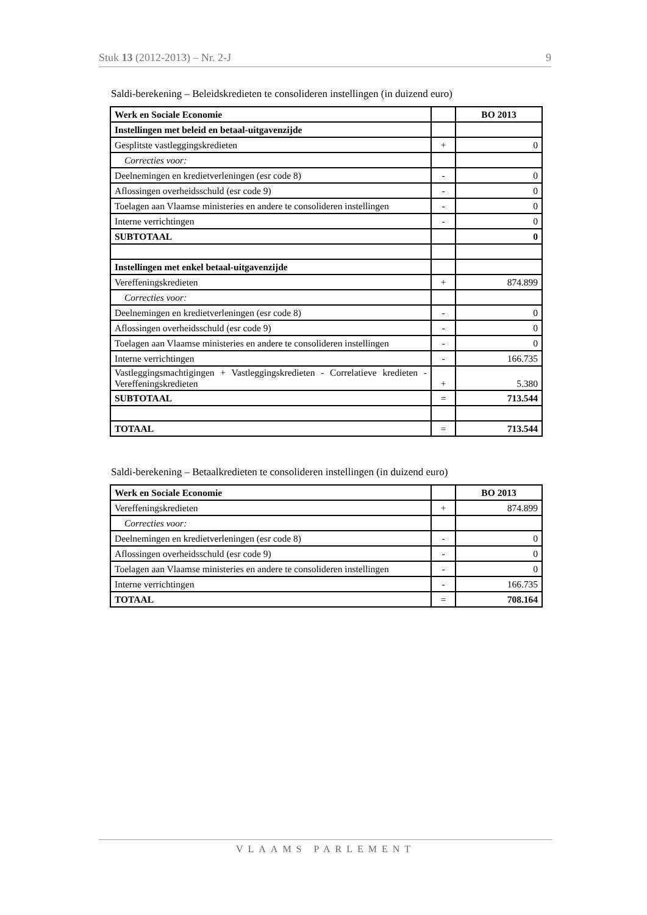Stuk 13 (2012-2013) – Nr. 2-J 9
Saldi-berekening – Beleidskredieten te consolideren instellingen (in duizend euro)
| Werk en Sociale Economie | | BO 2013 |
| --- | --- | --- |
| Instellingen met beleid en betaal-uitgavenzijde | | |
| Gesplitste vastleggingskredieten | + | 0 |
| Correcties voor: | | |
| Deelnemingen en kredietverleningen (esr code 8) | - | 0 |
| Aflossingen overheidsschuld (esr code 9) | - | 0 |
| Toelagen aan Vlaamse ministeries en andere te consolideren instellingen | - | 0 |
| Interne verrichtingen | - | 0 |
| SUBTOTAAL | | 0 |
| Instellingen met enkel betaal-uitgavenzijde | | |
| Vereffeningskredieten | + | 874.899 |
| Correcties voor: | | |
| Deelnemingen en kredietverleningen (esr code 8) | - | 0 |
| Aflossingen overheidsschuld (esr code 9) | - | 0 |
| Toelagen aan Vlaamse ministeries en andere te consolideren instellingen | - | 0 |
| Interne verrichtingen | - | 166.735 |
| Vastleggingsmachtigingen + Vastleggingskredieten - Correlatieve kredieten - Vereffeningskredieten | + | 5.380 |
| SUBTOTAAL | = | 713.544 |
| TOTAAL | = | 713.544 |
Saldi-berekening – Betaalkredieten te consolideren instellingen (in duizend euro)
| Werk en Sociale Economie | | BO 2013 |
| --- | --- | --- |
| Vereffeningskredieten | + | 874.899 |
| Correcties voor: | | |
| Deelnemingen en kredietverleningen (esr code 8) | - | 0 |
| Aflossingen overheidsschuld (esr code 9) | - | 0 |
| Toelagen aan Vlaamse ministeries en andere te consolideren instellingen | - | 0 |
| Interne verrichtingen | - | 166.735 |
| TOTAAL | = | 708.164 |
VLAAMS PARLEMENT